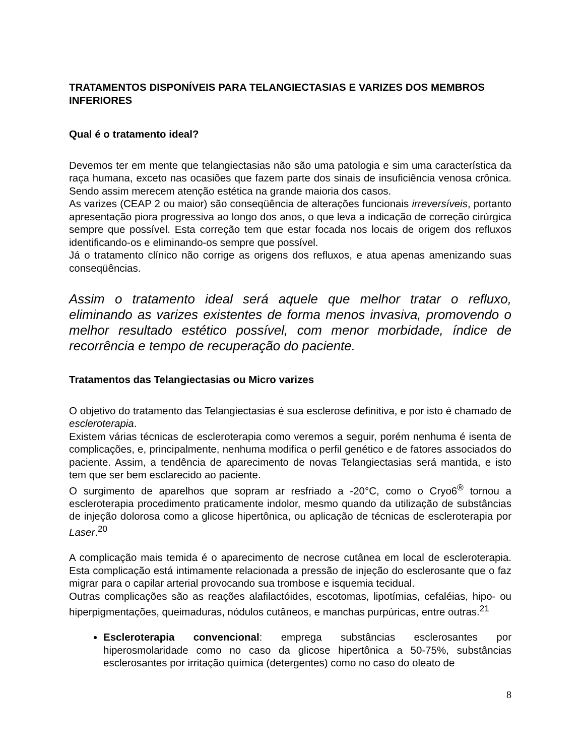TRATAMENTOS DISPONÍVEIS PARA TELANGIECTASIAS E VARIZES DOS MEMBROS INFERIORES
Qual é o tratamento ideal?
Devemos ter em mente que telangiectasias não são uma patologia e sim uma característica da raça humana, exceto nas ocasiões que fazem parte dos sinais de insuficiência venosa crônica. Sendo assim merecem atenção estética na grande maioria dos casos.
As varizes (CEAP 2 ou maior) são conseqüência de alterações funcionais irreversíveis, portanto apresentação piora progressiva ao longo dos anos, o que leva a indicação de correção cirúrgica sempre que possível. Esta correção tem que estar focada nos locais de origem dos refluxos identificando-os e eliminando-os sempre que possível.
Já o tratamento clínico não corrige as origens dos refluxos, e atua apenas amenizando suas conseqüências.
Assim o tratamento ideal será aquele que melhor tratar o refluxo, eliminando as varizes existentes de forma menos invasiva, promovendo o melhor resultado estético possível, com menor morbidade, índice de recorrência e tempo de recuperação do paciente.
Tratamentos das Telangiectasias ou Micro varizes
O objetivo do tratamento das Telangiectasias é sua esclerose definitiva, e por isto é chamado de escleroterapia.
Existem várias técnicas de escleroterapia como veremos a seguir, porém nenhuma é isenta de complicações, e, principalmente, nenhuma modifica o perfil genético e de fatores associados do paciente. Assim, a tendência de aparecimento de novas Telangiectasias será mantida, e isto tem que ser bem esclarecido ao paciente.
O surgimento de aparelhos que sopram ar resfriado a -20°C, como o Cryo6<sup>®</sup> tornou a escleroterapia procedimento praticamente indolor, mesmo quando da utilização de substâncias de injeção dolorosa como a glicose hipertônica, ou aplicação de técnicas de escleroterapia por Laser.<sup>20</sup>
A complicação mais temida é o aparecimento de necrose cutânea em local de escleroterapia. Esta complicação está intimamente relacionada a pressão de injeção do esclerosante que o faz migrar para o capilar arterial provocando sua trombose e isquemia tecidual.
Outras complicações são as reações alafilactóides, escotomas, lipotímias, cefaléias, hipo- ou hiperpigmentações, queimaduras, nódulos cutâneos, e manchas purpúricas, entre outras.<sup>21</sup>
Escleroterapia convencional: emprega substâncias esclerosantes por hiperosmolaridade como no caso da glicose hipertônica a 50-75%, substâncias esclerosantes por irritação química (detergentes) como no caso do oleato de
8